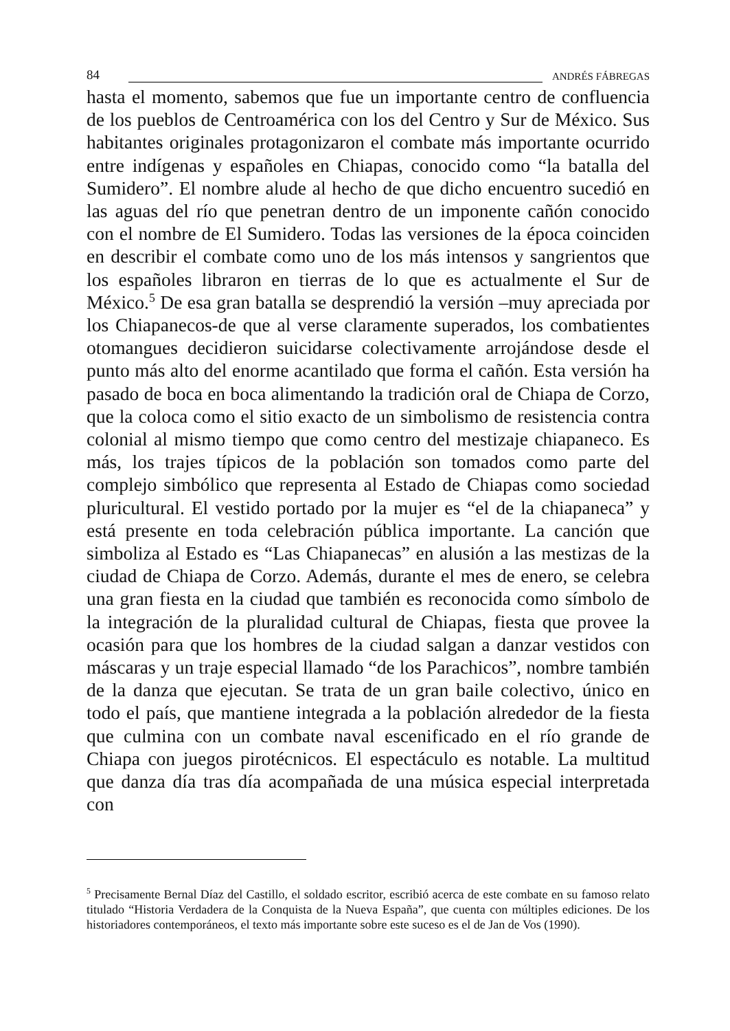84 ANDRÉS FÁBREGAS
hasta el momento, sabemos que fue un importante centro de confluencia de los pueblos de Centroamérica con los del Centro y Sur de México. Sus habitantes originales protagonizaron el combate más importante ocurrido entre indígenas y españoles en Chiapas, conocido como “la batalla del Sumidero”. El nombre alude al hecho de que dicho encuentro sucedió en las aguas del río que penetran dentro de un imponente cañón conocido con el nombre de El Sumidero. Todas las versiones de la época coinciden en describir el combate como uno de los más intensos y sangrientos que los españoles libraron en tierras de lo que es actualmente el Sur de México.<sup>5</sup> De esa gran batalla se desprendió la versión –muy apreciada por los Chiapanecos-de que al verse claramente superados, los combatientes otomangues decidieron suicidarse colectivamente arrojándose desde el punto más alto del enorme acantilado que forma el cañón. Esta versión ha pasado de boca en boca alimentando la tradición oral de Chiapa de Corzo, que la coloca como el sitio exacto de un simbolismo de resistencia contra colonial al mismo tiempo que como centro del mestizaje chiapaneco. Es más, los trajes típicos de la población son tomados como parte del complejo simbólico que representa al Estado de Chiapas como sociedad pluricultural. El vestido portado por la mujer es “el de la chiapaneca” y está presente en toda celebración pública importante. La canción que simboliza al Estado es “Las Chiapanecas” en alusión a las mestizas de la ciudad de Chiapa de Corzo. Además, durante el mes de enero, se celebra una gran fiesta en la ciudad que también es reconocida como símbolo de la integración de la pluralidad cultural de Chiapas, fiesta que provee la ocasión para que los hombres de la ciudad salgan a danzar vestidos con máscaras y un traje especial llamado “de los Parachicos”, nombre también de la danza que ejecutan. Se trata de un gran baile colectivo, único en todo el país, que mantiene integrada a la población alrededor de la fiesta que culmina con un combate naval escenificado en el río grande de Chiapa con juegos pirotécnicos. El espectáculo es notable. La multitud que danza día tras día acompañada de una música especial interpretada con
<sup>5</sup> Precisamente Bernal Díaz del Castillo, el soldado escritor, escribió acerca de este combate en su famoso relato titulado “Historia Verdadera de la Conquista de la Nueva España”, que cuenta con múltiples ediciones. De los historiadores contemporáneos, el texto más importante sobre este suceso es el de Jan de Vos (1990).